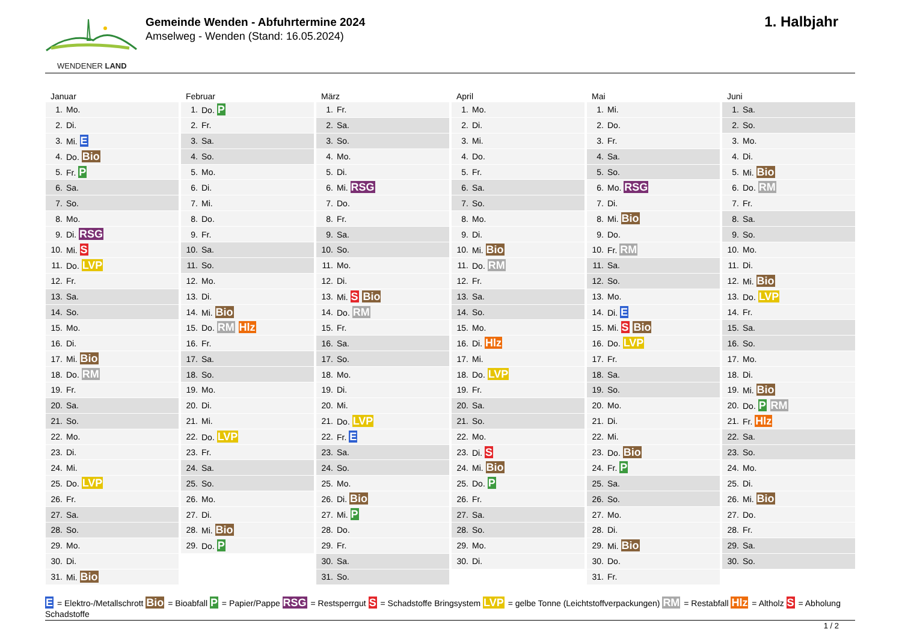WENDENER LAND
Gemeinde Wenden - Abfuhrtermine 2024
Amselweg - Wenden (Stand: 16.05.2024)
1. Halbjahr
Januar
| 1. | Mo. |
| 2. | Di. |
| 3. | Mi. E |
| 4. | Do. Bio |
| 5. | Fr. P |
| 6. | Sa. |
| 7. | So. |
| 8. | Mo. |
| 9. | Di. RSG |
| 10. | Mi. S |
| 11. | Do. LVP |
| 12. | Fr. |
| 13. | Sa. |
| 14. | So. |
| 15. | Mo. |
| 16. | Di. |
| 17. | Mi. Bio |
| 18. | Do. RM |
| 19. | Fr. |
| 20. | Sa. |
| 21. | So. |
| 22. | Mo. |
| 23. | Di. |
| 24. | Mi. |
| 25. | Do. LVP |
| 26. | Fr. |
| 27. | Sa. |
| 28. | So. |
| 29. | Mo. |
| 30. | Di. |
| 31. | Mi. Bio |
Februar
| 1. | Do. P |
| 2. | Fr. |
| 3. | Sa. |
| 4. | So. |
| 5. | Mo. |
| 6. | Di. |
| 7. | Mi. |
| 8. | Do. |
| 9. | Fr. |
| 10. | Sa. |
| 11. | So. |
| 12. | Mo. |
| 13. | Di. |
| 14. | Mi. Bio |
| 15. | Do. RM Hlz |
| 16. | Fr. |
| 17. | Sa. |
| 18. | So. |
| 19. | Mo. |
| 20. | Di. |
| 21. | Mi. |
| 22. | Do. LVP |
| 23. | Fr. |
| 24. | Sa. |
| 25. | So. |
| 26. | Mo. |
| 27. | Di. |
| 28. | Mi. Bio |
| 29. | Do. P |
März
| 1. | Fr. |
| 2. | Sa. |
| 3. | So. |
| 4. | Mo. |
| 5. | Di. |
| 6. | Mi. RSG |
| 7. | Do. |
| 8. | Fr. |
| 9. | Sa. |
| 10. | So. |
| 11. | Mo. |
| 12. | Di. |
| 13. | Mi. S Bio |
| 14. | Do. RM |
| 15. | Fr. |
| 16. | Sa. |
| 17. | So. |
| 18. | Mo. |
| 19. | Di. |
| 20. | Mi. |
| 21. | Do. LVP |
| 22. | Fr. E |
| 23. | Sa. |
| 24. | So. |
| 25. | Mo. |
| 26. | Di. Bio |
| 27. | Mi. P |
| 28. | Do. |
| 29. | Fr. |
| 30. | Sa. |
| 31. | So. |
April
| 1. | Mo. |
| 2. | Di. |
| 3. | Mi. |
| 4. | Do. |
| 5. | Fr. |
| 6. | Sa. |
| 7. | So. |
| 8. | Mo. |
| 9. | Di. |
| 10. | Mi. Bio |
| 11. | Do. RM |
| 12. | Fr. |
| 13. | Sa. |
| 14. | So. |
| 15. | Mo. |
| 16. | Di. Hlz |
| 17. | Mi. |
| 18. | Do. LVP |
| 19. | Fr. |
| 20. | Sa. |
| 21. | So. |
| 22. | Mo. |
| 23. | Di. S |
| 24. | Mi. Bio |
| 25. | Do. P |
| 26. | Fr. |
| 27. | Sa. |
| 28. | So. |
| 29. | Mo. |
| 30. | Di. |
Mai
| 1. | Mi. |
| 2. | Do. |
| 3. | Fr. |
| 4. | Sa. |
| 5. | So. |
| 6. | Mo. RSG |
| 7. | Di. |
| 8. | Mi. Bio |
| 9. | Do. |
| 10. | Fr. RM |
| 11. | Sa. |
| 12. | So. |
| 13. | Mo. |
| 14. | Di. E |
| 15. | Mi. S Bio |
| 16. | Do. LVP |
| 17. | Fr. |
| 18. | Sa. |
| 19. | So. |
| 20. | Mo. |
| 21. | Di. |
| 22. | Mi. |
| 23. | Do. Bio |
| 24. | Fr. P |
| 25. | Sa. |
| 26. | So. |
| 27. | Mo. |
| 28. | Di. |
| 29. | Mi. Bio |
| 30. | Do. |
| 31. | Fr. |
Juni
| 1. | Sa. |
| 2. | So. |
| 3. | Mo. |
| 4. | Di. |
| 5. | Mi. Bio |
| 6. | Do. RM |
| 7. | Fr. |
| 8. | Sa. |
| 9. | So. |
| 10. | Mo. |
| 11. | Di. |
| 12. | Mi. Bio |
| 13. | Do. LVP |
| 14. | Fr. |
| 15. | Sa. |
| 16. | So. |
| 17. | Mo. |
| 18. | Di. |
| 19. | Mi. Bio |
| 20. | Do. P RM |
| 21. | Fr. Hlz |
| 22. | Sa. |
| 23. | So. |
| 24. | Mo. |
| 25. | Di. |
| 26. | Mi. Bio |
| 27. | Do. |
| 28. | Fr. |
| 29. | Sa. |
| 30. | So. |
E = Elektro-/Metallschrott Bio = Bioabfall P = Papier/Pappe RSG = Restsperrgut S = Schadstoffe Bringsystem LVP = gelbe Tonne (Leichtstoffverpackungen) RM = Restabfall Hlz = Altholz S = Abholung Schadstoffe
1 / 2